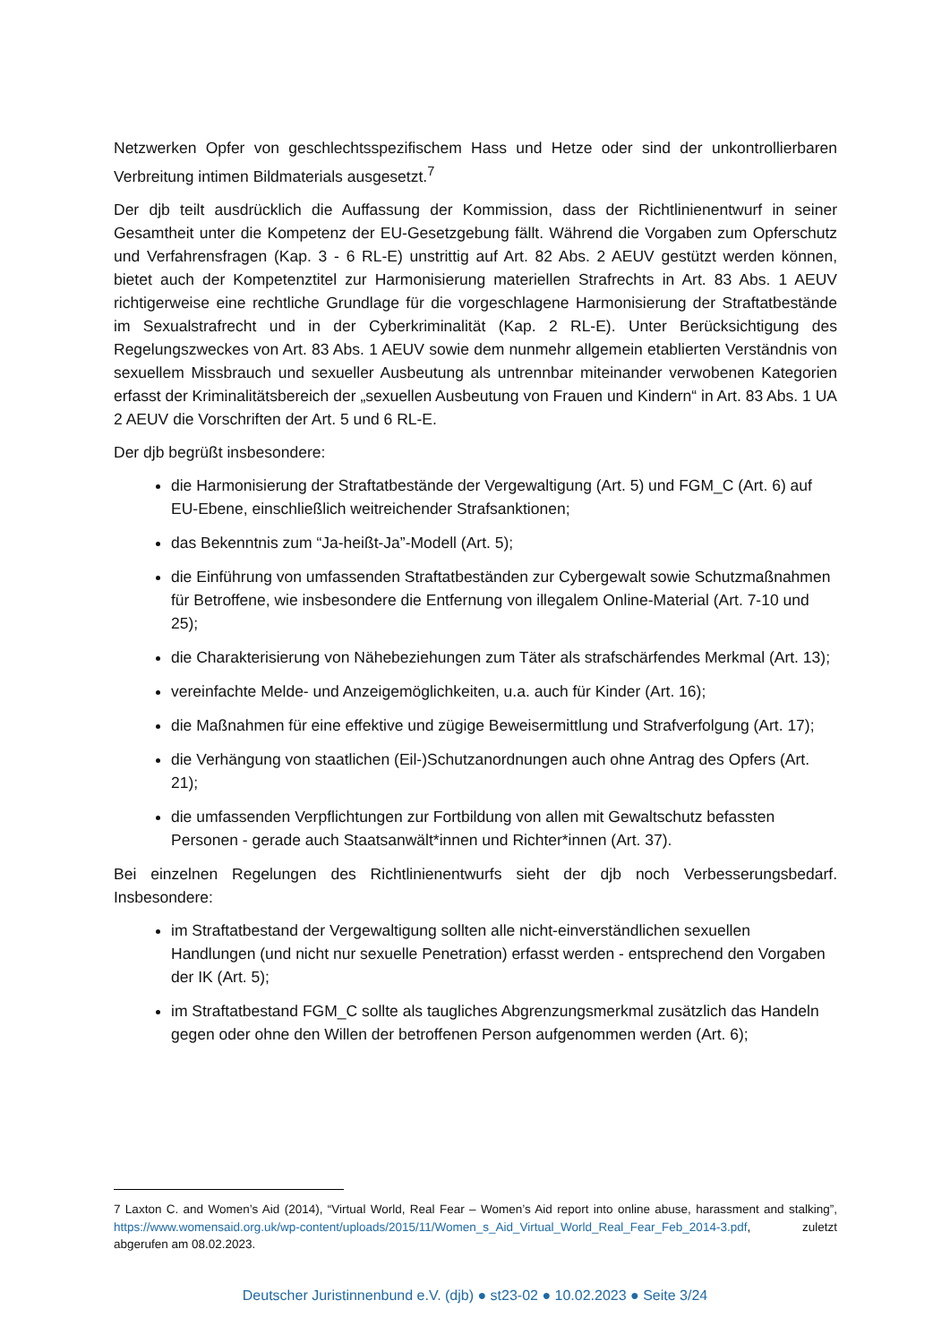Netzwerken Opfer von geschlechtsspezifischem Hass und Hetze oder sind der unkontrollierbaren Verbreitung intimen Bildmaterials ausgesetzt.<sup>7</sup>
Der djb teilt ausdrücklich die Auffassung der Kommission, dass der Richtlinienentwurf in seiner Gesamtheit unter die Kompetenz der EU-Gesetzgebung fällt. Während die Vorgaben zum Opferschutz und Verfahrensfragen (Kap. 3 - 6 RL-E) unstrittig auf Art. 82 Abs. 2 AEUV gestützt werden können, bietet auch der Kompetenztitel zur Harmonisierung materiellen Strafrechts in Art. 83 Abs. 1 AEUV richtigerweise eine rechtliche Grundlage für die vorgeschlagene Harmonisierung der Straftatbestände im Sexualstrafrecht und in der Cyberkriminalität (Kap. 2 RL-E). Unter Berücksichtigung des Regelungszweckes von Art. 83 Abs. 1 AEUV sowie dem nunmehr allgemein etablierten Verständnis von sexuellem Missbrauch und sexueller Ausbeutung als untrennbar miteinander verwobenen Kategorien erfasst der Kriminalitätsbereich der „sexuellen Ausbeutung von Frauen und Kindern“ in Art. 83 Abs. 1 UA 2 AEUV die Vorschriften der Art. 5 und 6 RL-E.
Der djb begrüßt insbesondere:
die Harmonisierung der Straftatbestände der Vergewaltigung (Art. 5) und FGM_C (Art. 6) auf EU-Ebene, einschließlich weitreichender Strafsanktionen;
das Bekenntnis zum “Ja-heißt-Ja”-Modell (Art. 5);
die Einführung von umfassenden Straftatbeständen zur Cybergewalt sowie Schutzmaßnahmen für Betroffene, wie insbesondere die Entfernung von illegalem Online-Material (Art. 7-10 und 25);
die Charakterisierung von Nähebeziehungen zum Täter als strafschärfendes Merkmal (Art. 13);
vereinfachte Melde- und Anzeigemöglichkeiten, u.a. auch für Kinder (Art. 16);
die Maßnahmen für eine effektive und zügige Beweisermittlung und Strafverfolgung (Art. 17);
die Verhängung von staatlichen (Eil-)Schutzanordnungen auch ohne Antrag des Opfers (Art. 21);
die umfassenden Verpflichtungen zur Fortbildung von allen mit Gewaltschutz befassten Personen - gerade auch Staatsanwält*innen und Richter*innen (Art. 37).
Bei einzelnen Regelungen des Richtlinienentwurfs sieht der djb noch Verbesserungsbedarf. Insbesondere:
im Straftatbestand der Vergewaltigung sollten alle nicht-einverständlichen sexuellen Handlungen (und nicht nur sexuelle Penetration) erfasst werden - entsprechend den Vorgaben der IK (Art. 5);
im Straftatbestand FGM_C sollte als taugliches Abgrenzungsmerkmal zusätzlich das Handeln gegen oder ohne den Willen der betroffenen Person aufgenommen werden (Art. 6);
7 Laxton C. and Women’s Aid (2014), “Virtual World, Real Fear – Women’s Aid report into online abuse, harassment and stalking”, https://www.womensaid.org.uk/wp-content/uploads/2015/11/Women_s_Aid_Virtual_World_Real_Fear_Feb_2014-3.pdf, zuletzt abgerufen am 08.02.2023.
Deutscher Juristinnenbund e.V. (djb) ● st23-02 ● 10.02.2023 ● Seite 3/24